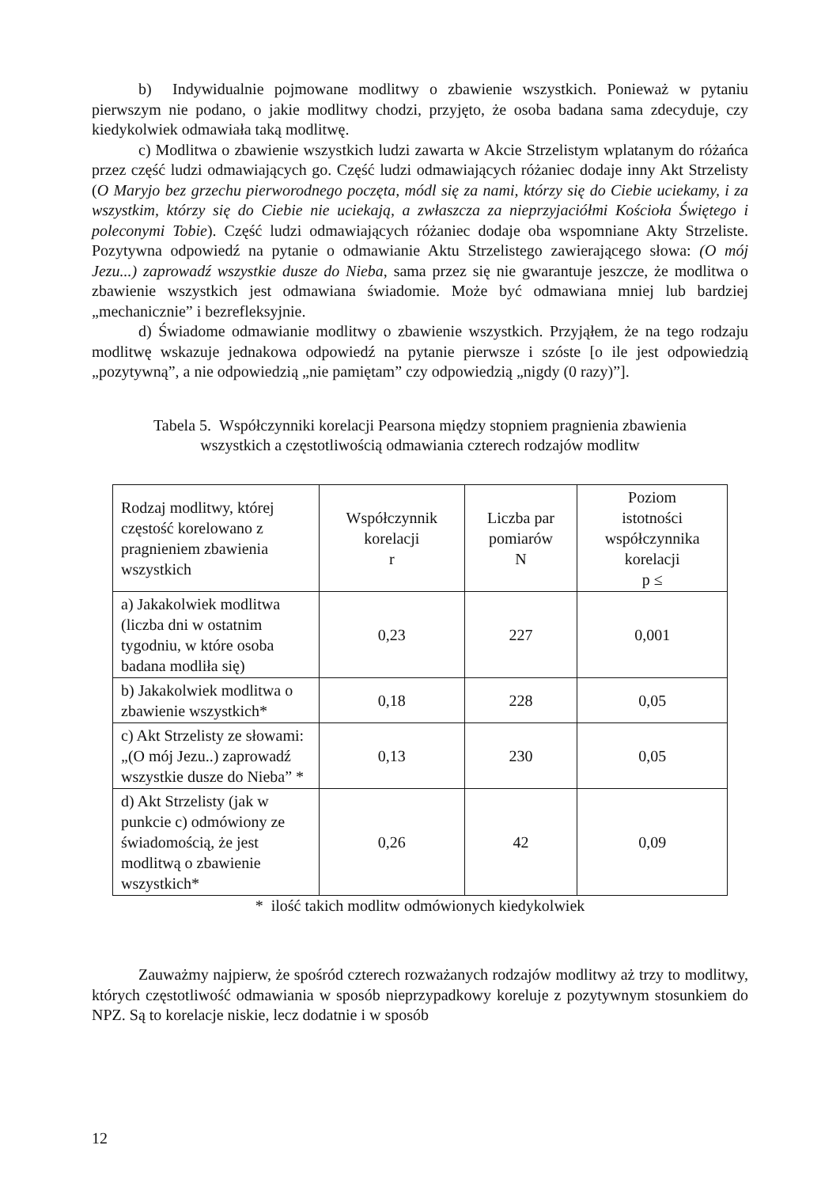b) Indywidualnie pojmowane modlitwy o zbawienie wszystkich. Ponieważ w pytaniu pierwszym nie podano, o jakie modlitwy chodzi, przyjęto, że osoba badana sama zdecyduje, czy kiedykolwiek odmawiała taką modlitwę.
c) Modlitwa o zbawienie wszystkich ludzi zawarta w Akcie Strzelistym wplatanym do różańca przez część ludzi odmawiających go. Część ludzi odmawiających różaniec dodaje inny Akt Strzelisty (O Maryjo bez grzechu pierworodnego poczęta, módl się za nami, którzy się do Ciebie uciekamy, i za wszystkim, którzy się do Ciebie nie uciekają, a zwłaszcza za nieprzyjaciółmi Kościoła Świętego i poleconymi Tobie). Część ludzi odmawiających różaniec dodaje oba wspomniane Akty Strzeliste. Pozytywna odpowiedź na pytanie o odmawianie Aktu Strzelistego zawierającego słowa: (O mój Jezu...) zaprowadź wszystkie dusze do Nieba, sama przez się nie gwarantuje jeszcze, że modlitwa o zbawienie wszystkich jest odmawiana świadomie. Może być odmawiana mniej lub bardziej „mechanicznie” i bezrefleksyjnie.
d) Świadome odmawianie modlitwy o zbawienie wszystkich. Przyjąłem, że na tego rodzaju modlitwę wskazuje jednakowa odpowiedź na pytanie pierwsze i szóste [o ile jest odpowiedzią „pozytywną”, a nie odpowiedzią „nie pamiętam” czy odpowiedzią „nigdy (0 razy)”].
Tabela 5. Współczynniki korelacji Pearsona między stopniem pragnienia zbawienia
wszystkich a częstotliwością odmawiania czterech rodzajów modlitw
| Rodzaj modlitwy, której częstość korelowano z pragnieniem zbawienia wszystkich | Współczynnik korelacji r | Liczba par pomiarów N | Poziom istotności współczynnika korelacji p ≤ |
| a) Jakakolwiek modlitwa (liczba dni w ostatnim tygodniu, w które osoba badana modliła się) | 0,23 | 227 | 0,001 |
| b) Jakakolwiek modlitwa o zbawienie wszystkich* | 0,18 | 228 | 0,05 |
| c) Akt Strzelisty ze słowami: „(O mój Jezu..) zaprowadź wszystkie dusze do Nieba” * | 0,13 | 230 | 0,05 |
| d) Akt Strzelisty (jak w punkcie c) odmówiony ze świadomością, że jest modlitwą o zbawienie wszystkich* | 0,26 | 42 | 0,09 |
* ilość takich modlitw odmówionych kiedykolwiek
Zauważmy najpierw, że spośród czterech rozważanych rodzajów modlitwy aż trzy to modlitwy, których częstotliwość odmawiania w sposób nieprzypadkowy koreluje z pozytywnym stosunkiem do NPZ. Są to korelacje niskie, lecz dodatnie i w sposób
12